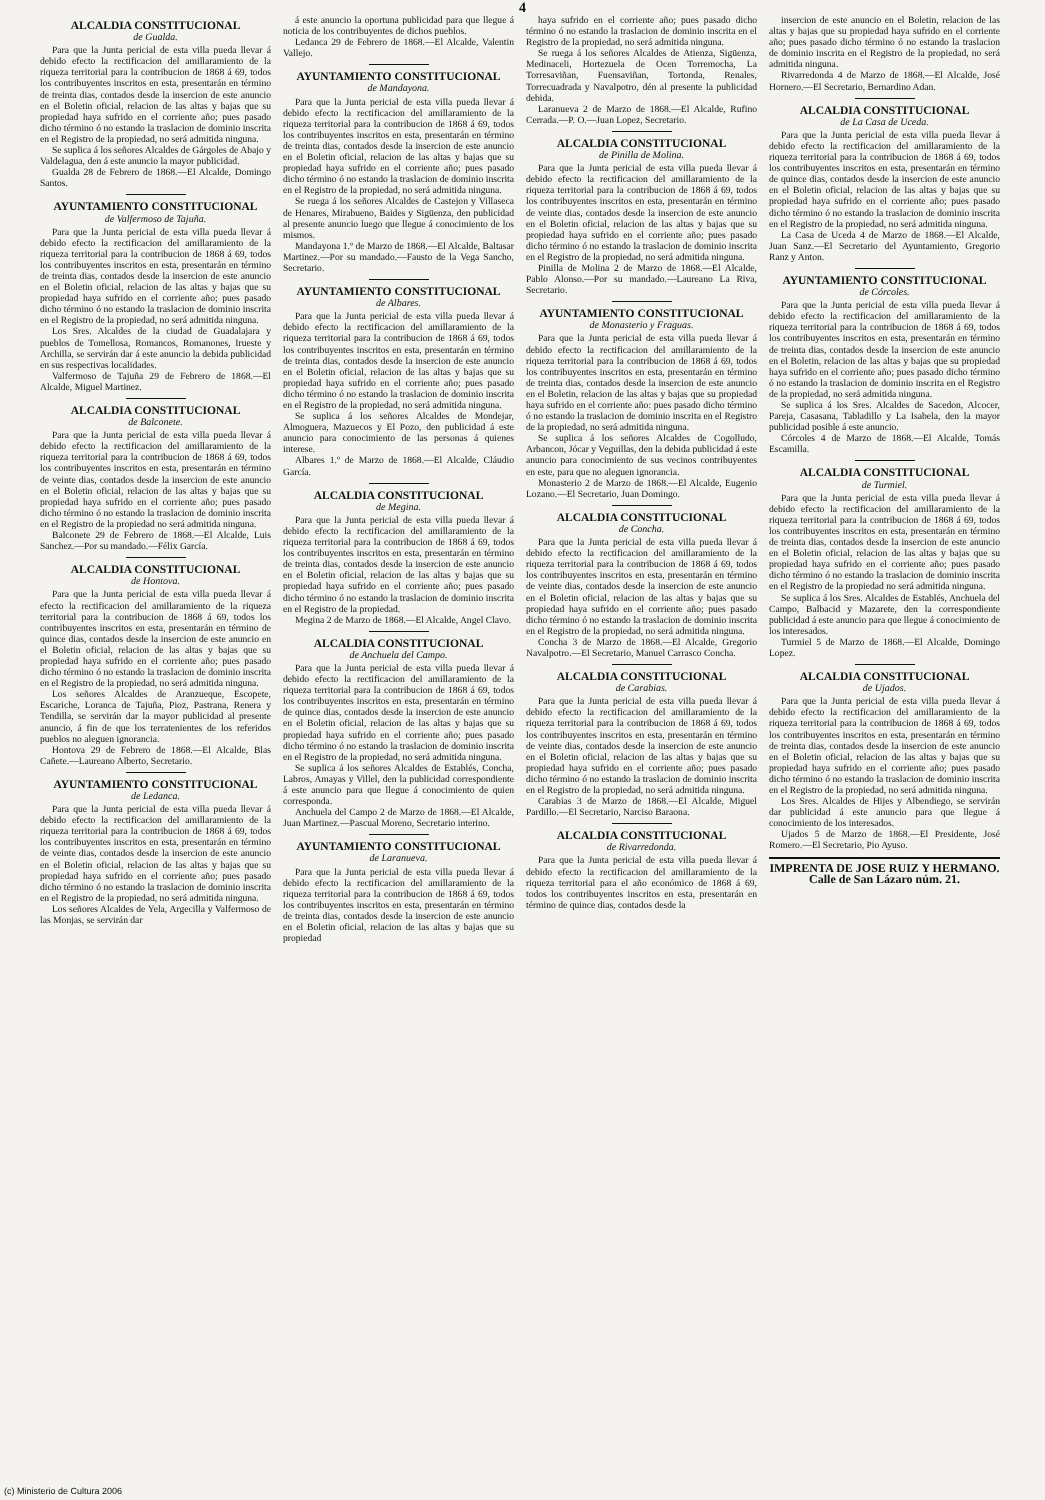4
ALCALDIA CONSTITUCIONAL
de Gualda.
Para que la Junta pericial de esta villa pueda llevar á debido efecto la rectificacion del amillaramiento de la riqueza territorial para la contribucion de 1868 á 69, todos los contribuyentes inscritos en esta, presentarán en término de treinta dias, contados desde la insercion de este anuncio en el Boletin oficial, relacion de las altas y bajas que su propiedad haya sufrido en el corriente año; pues pasado dicho término ó no estando la traslacion de dominio inscrita en el Registro de la propiedad, no será admitida ninguna.
Se suplica á los señores Alcaldes de Gárgoles de Abajo y Valdelagua, den á este anuncio la mayor publicidad.
Gualda 28 de Febrero de 1868.—El Alcalde, Domingo Santos.
AYUNTAMIENTO CONSTITUCIONAL
de Valfermoso de Tajuña.
Para que la Junta pericial de esta villa pueda llevar á debido efecto la rectificacion del amillaramiento de la riqueza territorial para la contribucion de 1868 á 69, todos los contribuyentes inscritos en esta, presentarán en término de treinta dias, contados desde la insercion de este anuncio en el Boletin oficial, relacion de las altas y bajas que su propiedad haya sufrido en el corriente año; pues pasado dicho término ó no estando la traslacion de dominio inscrita en el Registro de la propiedad, no será admitida ninguna.
Los Sres. Alcaldes de la ciudad de Guadalajara y pueblos de Tomellosa, Romancos, Romanones, Irueste y Archilla, se servirán dar á este anuncio la debida publicidad en sus respectivas localidades.
Valfermoso de Tajuña 29 de Febrero de 1868.—El Alcalde, Miguel Martinez.
ALCALDIA CONSTITUCIONAL
de Balconete.
Para que la Junta pericial de esta villa pueda llevar á debido efecto la rectificacion del amillaramiento de la riqueza territorial para la contribucion de 1868 á 69, todos los contribuyentes inscritos en esta, presentarán en término de veinte dias, contados desde la insercion de este anuncio en el Boletin oficial, relacion de las altas y bajas que su propiedad haya sufrido en el corriente año; pues pasado dicho término ó no estando la traslacion de dominio inscrita en el Registro de la propiedad no será admitida ninguna.
Balconete 29 de Febrero de 1868.—El Alcalde, Luis Sanchez.—Por su mandado.—Félix García.
ALCALDIA CONSTITUCIONAL
de Hontova.
Para que la Junta pericial de esta villa pueda llevar á efecto la rectificacion del amillaramiento de la riqueza territorial para la contribucion de 1868 á 69, todos los contribuyentes inscritos en esta, presentarán en término de quince dias, contados desde la insercion de este anuncio en el Boletin oficial, relacion de las altas y bajas que su propiedad haya sufrido en el corriente año; pues pasado dicho término ó no estando la traslacion de dominio inscrita en el Registro de la propiedad, no será admitida ninguna.
Los señores Alcaldes de Aranzueque, Escopete, Escariche, Loranca de Tajuña, Pioz, Pastrana, Renera y Tendilla, se servirán dar la mayor publicidad al presente anuncio, á fin de que los terratenientes de los referidos pueblos no aleguen ignorancia.
Hontova 29 de Febrero de 1868.—El Alcalde, Blas Cañete.—Laureano Alberto, Secretario.
AYUNTAMIENTO CONSTITUCIONAL
de Ledanca.
Para que la Junta pericial de esta villa pueda llevar á debido efecto la rectificacion del amillaramiento de la riqueza territorial para la contribucion de 1868 á 69, todos los contribuyentes inscritos en esta, presentarán en término de veinte dias, contados desde la insercion de este anuncio en el Boletin oficial, relacion de las altas y bajas que su propiedad haya sufrido en el corriente año; pues pasado dicho término ó no estando la traslacion de dominio inscrita en el Registro de la propiedad, no será admitida ninguna.
Los señores Alcaldes de Yela, Argecilla y Valfermoso de las Monjas, se servirán dar
á este anuncio la oportuna publicidad para que llegue á noticia de los contribuyentes de dichos pueblos.
Ledanca 29 de Febrero de 1868.—El Alcalde, Valentin Vallejo.
AYUNTAMIENTO CONSTITUCIONAL
de Mandayona.
Para que la Junta pericial de esta villa pueda llevar á debido efecto la rectificacion del amillaramiento de la riqueza territorial para la contribucion de 1868 á 69, todos los contribuyentes inscritos en esta, presentarán en término de treinta dias, contados desde la insercion de este anuncio en el Boletin oficial, relacion de las altas y bajas que su propiedad haya sufrido en el corriente año; pues pasado dicho término ó no estando la traslacion de dominio inscrita en el Registro de la propiedad, no será admitida ninguna.
Se ruega á los señores Alcaldes de Castejon y Villaseca de Henares, Mirabueno, Baides y Sigüenza, den publicidad al presente anuncio luego que llegue á conocimiento de los mismos.
Mandayona 1.º de Marzo de 1868.—El Alcalde, Baltasar Martinez.—Por su mandado.—Fausto de la Vega Sancho, Secretario.
AYUNTAMIENTO CONSTITUCIONAL
de Albares.
Para que la Junta pericial de esta villa pueda llevar á debido efecto la rectificacion del amillaramiento de la riqueza territorial para la contribucion de 1868 á 69, todos los contribuyentes inscritos en esta, presentarán en término de treinta dias, contados desde la insercion de este anuncio en el Boletin oficial, relacion de las altas y bajas que su propiedad haya sufrido en el corriente año; pues pasado dicho término ó no estando la traslacion de dominio inscrita en el Registro de la propiedad, no será admitida ninguna.
Se suplica á los señores Alcaldes de Mondejar, Almoguera, Mazuecos y El Pozo, den publicidad á este anuncio para conocimiento de las personas á quienes interese.
Albares 1.º de Marzo de 1868.—El Alcalde, Cláudio García.
ALCALDIA CONSTITUCIONAL
de Megina.
Para que la Junta pericial de esta villa pueda llevar á debido efecto la rectificacion del amillaramiento de la riqueza territorial para la contribucion de 1868 á 69, todos los contribuyentes inscritos en esta, presentarán en término de treinta dias, contados desde la insercion de este anuncio en el Boletin oficial, relacion de las altas y bajas que su propiedad haya sufrido en el corriente año; pues pasado dicho término ó no estando la traslacion de dominio inscrita en el Registro de la propiedad.
Megina 2 de Marzo de 1868.—El Alcalde, Angel Clavo.
ALCALDIA CONSTITUCIONAL
de Anchuela del Campo.
Para que la Junta pericial de esta villa pueda llevar á debido efecto la rectificacion del amillaramiento de la riqueza territorial para la contribucion de 1868 á 69, todos los contribuyentes inscritos en esta, presentarán en término de quince dias, contados desde la insercion de este anuncio en el Boletin oficial, relacion de las altas y bajas que su propiedad haya sufrido en el corriente año; pues pasado dicho término ó no estando la traslacion de dominio inscrita en el Registro de la propiedad, no será admitida ninguna.
Se suplica á los señores Alcaldes de Establés, Concha, Labros, Amayas y Villel, den la publicidad correspondiente á este anuncio para que llegue á conocimiento de quien corresponda.
Anchuela del Campo 2 de Marzo de 1868.—El Alcalde, Juan Martinez.—Pascual Moreno, Secretario interino.
AYUNTAMIENTO CONSTITUCIONAL
de Laranueva.
Para que la Junta pericial de esta villa pueda llevar á debido efecto la rectificacion del amillaramiento de la riqueza territorial para la contribucion de 1868 á 69, todos los contribuyentes inscritos en esta, presentarán en término de treinta dias, contados desde la insercion de este anuncio en el Boletin oficial, relacion de las altas y bajas que su propiedad
haya sufrido en el corriente año; pues pasado dicho término ó no estando la traslacion de dominio inscrita en el Registro de la propiedad, no será admitida ninguna.
Se ruega á los señores Alcaldes de Atienza, Sigüenza, Medinaceli, Hortezuela de Ocen Torremocha, La Torresaviñan, Fuensaviñan, Tortonda, Renales, Torrecuadrada y Navalpotro, dén al presente la publicidad debida.
Laranueva 2 de Marzo de 1868.—El Alcalde, Rufino Cerrada.—P. O.—Juan Lopez, Secretario.
ALCALDIA CONSTITUCIONAL
de Pinilla de Molina.
Para que la Junta pericial de esta villa pueda llevar á debido efecto la rectificacion del amillaramiento de la riqueza territorial para la contribucion de 1868 á 69, todos los contribuyentes inscritos en esta, presentarán en término de veinte dias, contados desde la insercion de este anuncio en el Boletin oficial, relacion de las altas y bajas que su propiedad haya sufrido en el corriente año; pues pasado dicho término ó no estando la traslacion de dominio inscrita en el Registro de la propiedad, no será admitida ninguna.
Pinilla de Molina 2 de Marzo de 1868.—El Alcalde, Pablo Alonso.—Por su mandado.—Laureano La Riva, Secretario.
AYUNTAMIENTO CONSTITUCIONAL
de Monasterio y Fraguas.
Para que la Junta pericial de esta villa pueda llevar á debido efecto la rectificacion del amillaramiento de la riqueza territorial para la contribucion de 1868 á 69, todos los contribuyentes inscritos en esta, presentarán en término de treinta dias, contados desde la insercion de este anuncio en el Boletin, relacion de las altas y bajas que su propiedad haya sufrido en el corriente año: pues pasado dicho término ó no estando la traslacion de dominio inscrita en el Registro de la propiedad, no será admitida ninguna.
Se suplica á los señores Alcaldes de Cogolludo, Arbancon, Jócar y Veguillas, den la debida publicidad á este anuncio para conocimiento de sus vecinos contribuyentes en este, para que no aleguen ignorancia.
Monasterio 2 de Marzo de 1868.—El Alcalde, Eugenio Lozano.—El Secretario, Juan Domingo.
ALCALDIA CONSTITUCIONAL
de Concha.
Para que la Junta pericial de esta villa pueda llevar á debido efecto la rectificacion del amillaramiento de la riqueza territorial para la contribucion de 1868 á 69, todos los contribuyentes inscritos en esta, presentarán en término de veinte dias, contados desde la insercion de este anuncio en el Boletin oficial, relacion de las altas y bajas que su propiedad haya sufrido en el corriente año; pues pasado dicho término ó no estando la traslacion de dominio inscrita en el Registro de la propiedad, no será admitida ninguna.
Concha 3 de Marzo de 1868.—El Alcalde, Gregorio Navalpotro.—El Secretario, Manuel Carrasco Concha.
ALCALDIA CONSTITUCIONAL
de Carabias.
Para que la Junta pericial de esta villa pueda llevar á debido efecto la rectificacion del amillaramiento de la riqueza territorial para la contribucion de 1868 á 69, todos los contribuyentes inscritos en esta, presentarán en término de veinte dias, contados desde la insercion de este anuncio en el Boletin oficial, relacion de las altas y bajas que su propiedad haya sufrido en el corriente año; pues pasado dicho término ó no estando la traslacion de dominio inscrita en el Registro de la propiedad, no será admitida ninguna.
Carabias 3 de Marzo de 1868.—El Alcalde, Miguel Pardillo.—El Secretario, Narciso Baraona.
ALCALDIA CONSTITUCIONAL
de Rivarredonda.
Para que la Junta pericial de esta villa pueda llevar á debido efecto la rectificacion del amillaramiento de la riqueza territorial para el año económico de 1868 á 69, todos los contribuyentes inscritos en esta, presentarán en término de quince dias, contados desde la
insercion de este anuncio en el Boletin, relacion de las altas y bajas que su propiedad haya sufrido en el corriente año; pues pasado dicho término ó no estando la traslacion de dominio inscrita en el Registro de la propiedad, no será admitida ninguna.
Rivarredonda 4 de Marzo de 1868.—El Alcalde, José Hornero.—El Secretario, Bernardino Adan.
ALCALDIA CONSTITUCIONAL
de La Casa de Uceda.
Para que la Junta pericial de esta villa pueda llevar á debido efecto la rectificacion del amillaramiento de la riqueza territorial para la contribucion de 1868 á 69, todos los contribuyentes inscritos en esta, presentarán en término de quince dias, contados desde la insercion de este anuncio en el Boletin oficial, relacion de las altas y bajas que su propiedad haya sufrido en el corriente año; pues pasado dicho término ó no estando la traslacion de dominio inscrita en el Registro de la propiedad, no será admitida ninguna.
La Casa de Uceda 4 de Marzo de 1868.—El Alcalde, Juan Sanz.—El Secretario del Ayuntamiento, Gregorio Ranz y Anton.
AYUNTAMIENTO CONSTITUCIONAL
de Córcoles.
Para que la Junta pericial de esta villa pueda llevar á debido efecto la rectificacion del amillaramiento de la riqueza territorial para la contribucion de 1868 á 69, todos los contribuyentes inscritos en esta, presentarán en término de treinta dias, contados desde la insercion de este anuncio en el Boletin, relacion de las altas y bajas que su propiedad haya sufrido en el corriente año; pues pasado dicho término ó no estando la traslacion de dominio inscrita en el Registro de la propiedad, no será admitida ninguna.
Se suplica á los Sres. Alcaldes de Sacedon, Alcocer, Pareja, Casasana, Tabladillo y La Isabela, den la mayor publicidad posible á este anuncio.
Córcoles 4 de Marzo de 1868.—El Alcalde, Tomás Escamilla.
ALCALDIA CONSTITUCIONAL
de Turmiel.
Para que la Junta pericial de esta villa pueda llevar á debido efecto la rectificacion del amillaramiento de la riqueza territorial para la contribucion de 1868 á 69, todos los contribuyentes inscritos en esta, presentarán en término de treinta dias, contados desde la insercion de este anuncio en el Boletin oficial, relacion de las altas y bajas que su propiedad haya sufrido en el corriente año; pues pasado dicho término ó no estando la traslacion de dominio inscrita en el Registro de la propiedad no será admitida ninguna.
Se suplica á los Sres. Alcaldes de Establés, Anchuela del Campo, Balbacid y Mazarete, den la correspondiente publicidad á este anuncio para que llegue á conocimiento de los interesados.
Turmiel 5 de Marzo de 1868.—El Alcalde, Domingo Lopez.
ALCALDIA CONSTITUCIONAL
de Ujados.
Para que la Junta pericial de esta villa pueda llevar á debido efecto la rectificacion del amillaramiento de la riqueza territorial para la contribucion de 1868 á 69, todos los contribuyentes inscritos en esta, presentarán en término de treinta dias, contados desde la insercion de este anuncio en el Boletin oficial, relacion de las altas y bajas que su propiedad haya sufrido en el corriente año; pues pasado dicho término ó no estando la traslacion de dominio inscrita en el Registro de la propiedad, no será admitida ninguna.
Los Sres. Alcaldes de Hijes y Albendiego, se servirán dar publicidad á este anuncio para que llegue á conocimiento de los interesados.
Ujados 5 de Marzo de 1868.—El Presidente, José Romero.—El Secretario, Pio Ayuso.
IMPRENTA DE JOSE RUIZ Y HERMANO.
Calle de San Lázaro núm. 21.
(c) Ministerio de Cultura 2006